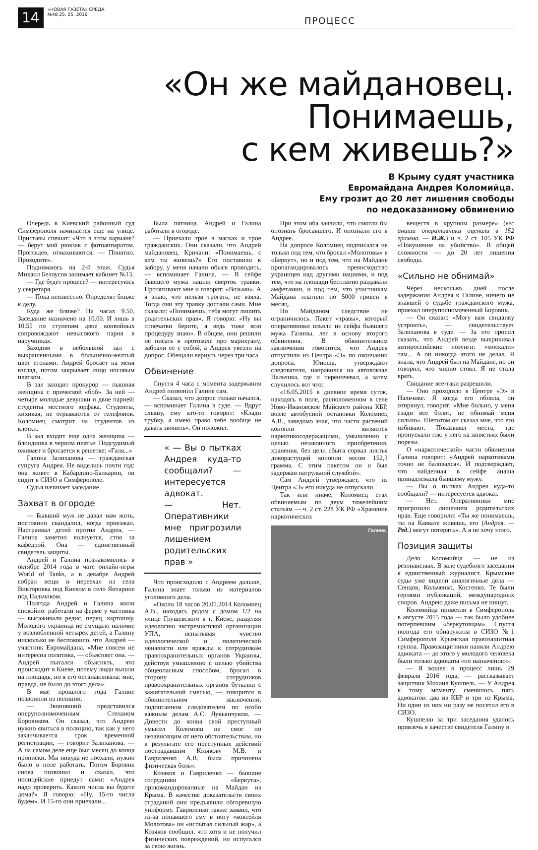14 «НОВАЯ ГАЗЕТА» СРЕДА.
№48 25. 05. 2016 ПРОЦЕСС
«Он же майдановец.
Понимаешь,
с кем живешь?»
В Крыму судят участника
Евромайдана Андрея Коломийца.
Ему грозит до 20 лет лишения свободы
по недоказанному обвинению
Очередь в Киевский районный суд Симферополя начинается еще на улице. Приставы спешат: «Что в этом кармане? — берут мой рюкзак с фотоаппаратом. Проглядев, отмахиваются: — Понятно. Проходите».
Поднимаюсь на 2-й этаж. Судья Михаил Белоусов занимает кабинет №13.
— Где будет процесс? — интересуюсь у секретаря.
— Пока неизвестно. Определят ближе к делу.
Куда же ближе? На часах 9.50. Заседание назначено на 10.00. И лишь в 10.55 по ступеням двое конвойных сопровождают невысокого парня в наручниках.
Заходим в небольшой зал с выкрашенными в больнично-желтый цвет стенами. Андрей бросает на меня взгляд, потом закрывает лицо носовым платком.
В зал заходит прокурор — пышная женщина с прической «боб». За ней — четыре молодые девушки и двое парней: студенты местного юрфака. Студенты, хихикая, не отрываются от телефонов. Коломиец смотрит на студентов из клетки.
В зал входит еще одна женщина — блондинка в черном платье. Подсудимый оживает и бросается к решетке: «Галя...»
Галина Залиханова — гражданская супруга Андрея. Не виделись почти год: она живет в Кабардино-Балкарии, он сидит в СИЗО в Симферополе.
Судья начинает заседание.
Захват в огороде
— Бывший муж не давал нам жить, постоянно скандалил, когда приезжал. Настраивал детей против Андрея, — Галина заметно волнуется, стоя за кафедрой. Она — единственный свидетель защиты.
Андрей и Галина познакомились в октябре 2014 года в чате онлайн-игры World of Tanks, а в декабре Андрей собрал вещи и переехал из села Викторовка под Киевом в село Янтарное под Нальчиком.
Полгода Андрей и Галина жили спокойно: работали на ферме у частника — высаживали редис, перец, картошку. Молодого украинца не смущало наличие у возлюбленной четырех детей, а Галину нисколько не беспокоило, что Андрей — участник Евромайдана. «Мне совсем не интересна политика, — объясняет она. — Андрей пытался объяснять, что происходит в Киеве, почему люди вышли на площадь, но я его останавливала: мне, правда, не было до этого дела».
В мае прошлого года Галине позвонили из полиции.
— Звонивший представился оперуполномоченным Степаном Боровиком. Он сказал, что Андрею нужно явиться в полицию, так как у него заканчивается срок временной регистрации, — говорит Залиханова. — А на самом деле еще был месяц до конца прописки. Мы никуда не поехали, нужно было в поле работать. Потом Боровик снова позвонил и сказал, что полицейские приедут сами: «Андрея надо проверить. Какого числа вы будете дома?» Я говорю: «Ну, 15-го числа будем». И 15-го они приехали...
Была пятница. Андрей и Галина работали в огороде.
— Приехали трое в масках и трое гражданских. Они сказали, что Андрей майдановец. Кричали: «Понимаешь, с кем ты живешь?» Его поставили к забору, у меня начали обыск проводить, — вспоминает Галина. — В сейфе бывшего мужа нашли сверток травки. Протягивают мне и говорят: «Возьми». А я знаю, что нельзя трогать, не взяла. Тогда они эту травку достали сами. Мне сказали: «Понимаешь, тебя могут лишить родительских прав». Я говорю: «Ну вы отпечатки берите, я ведь тоже всю процедуру знаю». В общем, они решили не писать в протоколе про марихуану, забрали ее с собой, а Андрея увезли на допрос. Обещали вернуть через три часа.
Обвинение
Спустя 4 часа с момента задержания Андрей позвонил Галине сам.
— Сказал, что допрос только начался, — вспоминает Галина в суде. — Вдруг слышу, ему кто-то говорит: «Клади трубку, я имею право тебе вообще не давать звонить». Он положил.
« — Вы о пытках Андрея куда-то сообщали? — интересуется адвокат.
— Нет. Оперативники мне пригрозили лишением родительских прав »
Что происходило с Андреем дальше, Галина знает только из материалов уголовного дела.
«Около 18 часов 20.01.2014 Коломиец А.В., находясь рядом с домом 1/2 на улице Грушевского в г. Киеве, разделяя идеологию экстремистской организации УПА, испытывая чувство идеологической и политической ненависти или вражды к сотрудникам правоохранительных органов Украины, действуя умышленно с целью убийства общеопасным способом, бросал в сторону сотрудников правоохранительных органов бутылки с зажигательной смесью, — говорится в обвинительном заключении, подписанном следователем по особо важным делам А.С. Лукьянчуком. — Довести до конца свой преступный умысел Коломиец не смог по независящим от него обстоятельствам, но в результате его преступных действий пострадавшим Козякову М.В. и Гавриленко А.В. была причинена физическая боль».
Козяков и Гавриленко — бывшие сотрудники «Беркута», прикомандированные на Майдан из Крыма. В качестве доказательств своих страданий они предъявили обгоревшую униформу. Гавриленко также заявил, что из-за попавшего ему в ногу «коктейля Молотова» он «испытал сильный жар», а Козяков сообщил, что хотя и не получил физических повреждений, но испугался за свою жизнь.
При этом оба заявили, что смогли бы опознать бросавшего. И опознали его в Андрее.
На допросе Коломиец подписался не только под тем, что бросал «Молотовы» в «Беркут», но и под тем, что на Майдане пропагандировалось превосходство украинцев над другими нациями, и под тем, что на площади бесплатно раздавали амфетамин, и под тем, что участникам Майдана платили по 5000 гривен в месяц.
Но Майданом следствие не ограничилось. Пакет «травы», который оперативники изъяли из сейфа бывшего мужа Галины, лег в основу второго обвинения. В обвинительном заключении говорится, что Андрея отпустили из Центра «Э» по окончании допроса. Юноша, утверждают следователи, направился на автовокзал Нальчика, где и переночевал, а затем случилось вот что:
«16.05.2015 в дневное время суток, находясь в поле, расположенном в селе Ново-Ивановское Майского района КБР, возле автобусной остановки Коломиец А.В., заведомо зная, что части растений конопли являются наркотикосодержащими, умышленно с целью незаконного приобретения, хранения, без цели сбыта сорвал листья дикорастущей конопли весом 152,3 грамма. С этим пакетом он и был задержан патрульной службой».
Сам Андрей утверждает, что из Центра «Э» его никуда не отпускали.
Так или иначе, Коломиец стал обвиняемым по двум тяжелейшим статьям — ч. 2 ст. 228 УК РФ «Хранение наркотических
Галина
веществ в крупном размере» (вес анаши оперативники оценили в 152 грамма. — И.Ж.) и ч. 2 ст. 105 УК РФ «Покушение на убийство». В общей сложности — до 20 лет лишения свободы.
«Сильно не обнимай»
Через несколько дней после задержания Андрея к Галине, ничего не знавшей о судьбе гражданского мужа, приехал оперуполномоченный Боровик.
— Он сказал: «Могу вам свиданку устроить», — свидетельствует Залиханова в суде. — За это просил сказать, что Андрей везде выкрикивал антироссийские лозунги: «москали» там... А он никогда этого не делал. Я знала, что Андрей был на Майдане, но он говорил, что мирно стоял. Я не стала врать.
Свидание все-таки разрешили.
— Оно проходило в Центре «Э» в Нальчике. Я когда его обняла, он отпрянул, говорит: «Мне больно, у меня сзади все болит, не обнимай меня сильно». Шепотом он сказал мне, что его избивают. Показывал места, где пропускали ток: у него на запястьях были порезы.
О «наркотической» части обвинения Галина говорит: «Андрей наркотиками точно не баловался». И подтверждает, что найденная в сейфе анаша принадлежала бывшему мужу.
— Вы о пытках Андрея куда-то сообщали? — интересуется адвокат.
— Нет. Оперативники мне пригрозили лишением родительских прав. Еще говорили: «Ты же понимаешь, ты на Кавказе живешь, его (Андрея. — Ред.) могут потерять». А я не хочу этого.
Позиция защиты
Дело Коломийца — не из резонансных. В зале судебного заседания я единственный журналист. Крымские суды уже видели аналогичные дела — Сенцов, Кольченко, Костенко. Те были героями публикаций, международных споров. Андрею даже письма не пишут.
Коломийца привезли в Симферополь в августе 2015 года — так было удобнее потерпевшим «беркутовцам». Спустя полгода его обнаружила в СИЗО №1 Симферополя Крымская правозащитная группа. Правозащитники наняли Андрею адвоката — до этого у молодого человека были только адвокаты «по назначению».
— Я вошел в процесс лишь 29 февраля 2016 года, — рассказывает защитник Михаил Кушпель. — У Андрея к тому моменту сменилось пять адвокатов: два из КБР и три из Крыма. Ни один из них ни разу не посетил его в СИЗО.
Кушпелю за три заседания удалось привлечь в качестве свидетеля Галину и